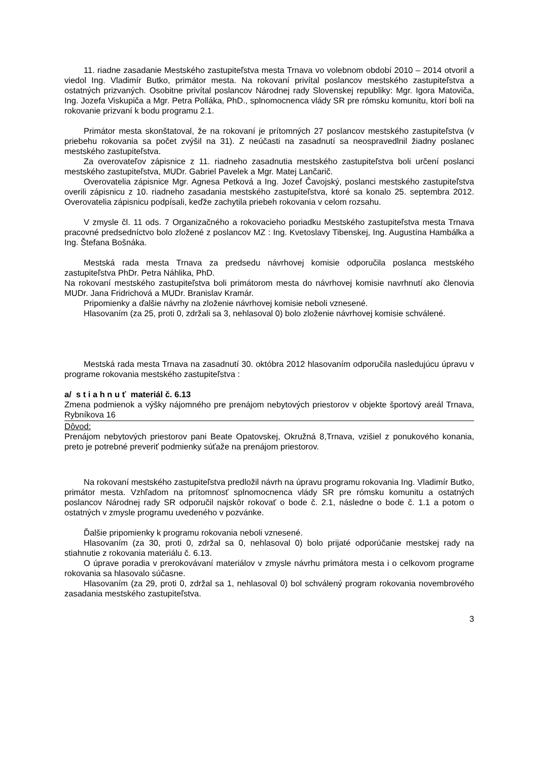11. riadne zasadanie Mestského zastupiteľstva mesta Trnava vo volebnom období 2010 – 2014 otvoril a viedol Ing. Vladimír Butko, primátor mesta. Na rokovaní privítal poslancov mestského zastupiteľstva a ostatných prizvaných. Osobitne privítal poslancov Národnej rady Slovenskej republiky: Mgr. Igora Matoviča, Ing. Jozefa Viskupiča a Mgr. Petra Polláka, PhD., splnomocnenca vlády SR pre rómsku komunitu, ktorí boli na rokovanie prizvaní k bodu programu 2.1.
Primátor mesta skonštatoval, že na rokovaní je prítomných 27 poslancov mestského zastupiteľstva (v priebehu rokovania sa počet zvýšil na 31). Z neúčasti na zasadnutí sa neospravedlnil žiadny poslanec mestského zastupiteľstva.
Za overovateľov zápisnice z 11. riadneho zasadnutia mestského zastupiteľstva boli určení poslanci mestského zastupiteľstva, MUDr. Gabriel Pavelek a Mgr. Matej Lančarič.
Overovatelia zápisnice Mgr. Agnesa Petková a Ing. Jozef Čavojský, poslanci mestského zastupiteľstva overili zápisnicu z 10. riadneho zasadania mestského zastupiteľstva, ktoré sa konalo 25. septembra 2012. Overovatelia zápisnicu podpísali, keďže zachytila priebeh rokovania v celom rozsahu.
V zmysle čl. 11 ods. 7 Organizačného a rokovacieho poriadku Mestského zastupiteľstva mesta Trnava pracovné predsedníctvo bolo zložené z poslancov MZ : Ing. Kvetoslavy Tibenskej, Ing. Augustína Hambálka a Ing. Štefana Bošnáka.
Mestská rada mesta Trnava za predsedu návrhovej komisie odporučila poslanca mestského zastupiteľstva PhDr. Petra Náhlika, PhD.
Na rokovaní mestského zastupiteľstva boli primátorom mesta do návrhovej komisie navrhnutí ako členovia MUDr. Jana Fridrichová a MUDr. Branislav Kramár.
Pripomienky a ďalšie návrhy na zloženie návrhovej komisie neboli vznesené.
Hlasovaním (za 25, proti 0, zdržali sa 3, nehlasoval 0) bolo zloženie návrhovej komisie schválené.
Mestská rada mesta Trnava na zasadnutí 30. októbra 2012 hlasovaním odporučila nasledujúcu úpravu v programe rokovania mestského zastupiteľstva :
a/ s t i a h n u ť materiál č. 6.13
Zmena podmienok a výšky nájomného pre prenájom nebytových priestorov v objekte športový areál Trnava, Rybníkova 16
Dôvod:
Prenájom nebytových priestorov pani Beate Opatovskej, Okružná 8,Trnava, vzišiel z ponukového konania, preto je potrebné preveriť podmienky súťaže na prenájom priestorov.
Na rokovaní mestského zastupiteľstva predložil návrh na úpravu programu rokovania Ing. Vladimír Butko, primátor mesta. Vzhľadom na prítomnosť splnomocnenca vlády SR pre rómsku komunitu a ostatných poslancov Národnej rady SR odporučil najskôr rokovať o bode č. 2.1, následne o bode č. 1.1 a potom o ostatných v zmysle programu uvedeného v pozvánke.
Ďalšie pripomienky k programu rokovania neboli vznesené.
Hlasovaním (za 30, proti 0, zdržal sa 0, nehlasoval 0) bolo prijaté odporúčanie mestskej rady na stiahnutie z rokovania materiálu č. 6.13.
O úprave poradia v prerokovávaní materiálov v zmysle návrhu primátora mesta i o celkovom programe rokovania sa hlasovalo súčasne.
Hlasovaním (za 29, proti 0, zdržal sa 1, nehlasoval 0) bol schválený program rokovania novembrového zasadania mestského zastupiteľstva.
3